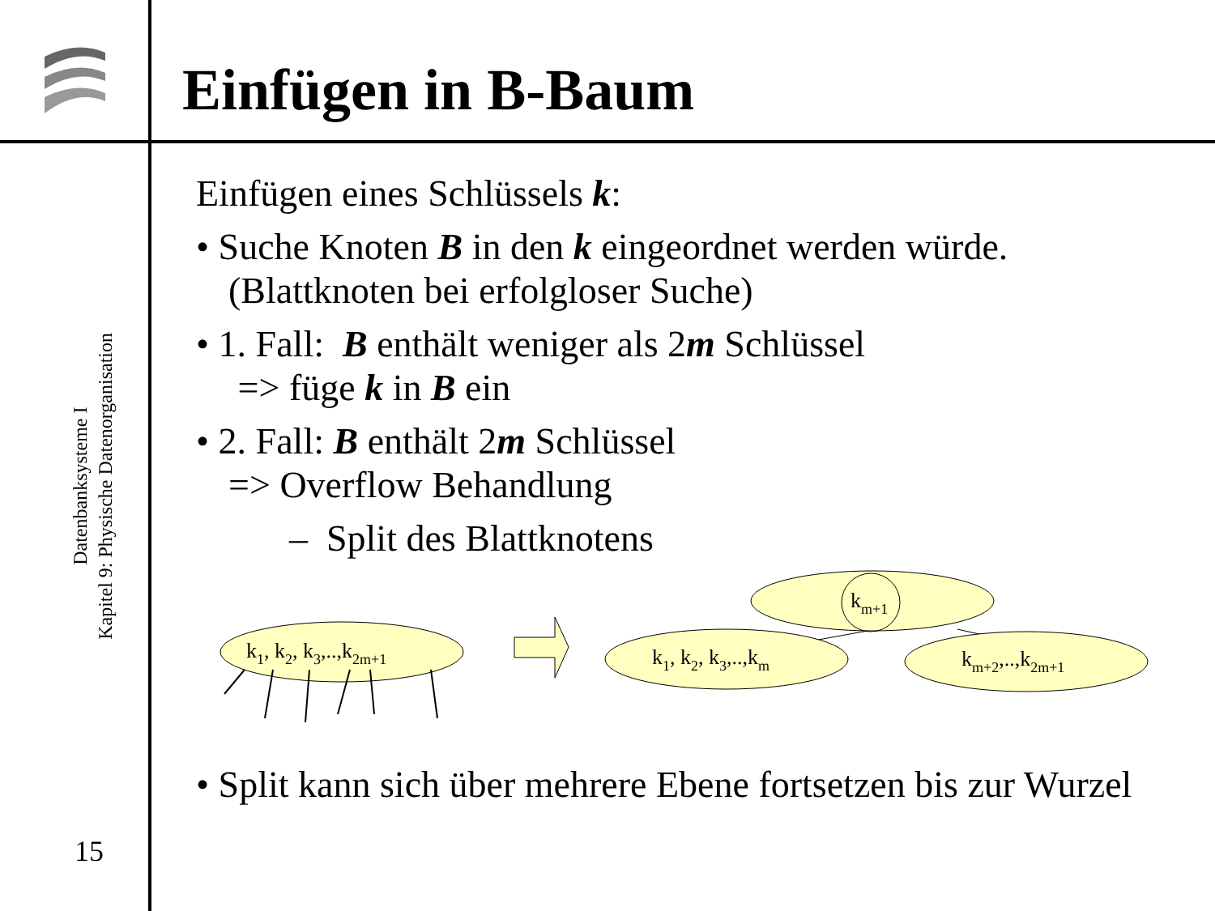Einfügen in B-Baum
Datenbanksysteme I
Kapitel 9: Physische Datenorganisation
15
Einfügen eines Schlüssels k:
• Suche Knoten B in den k eingeordnet werden würde. (Blattknoten bei erfolgloser Suche)
• 1. Fall: B enthält weniger als 2m Schlüssel
=> füge k in B ein
• 2. Fall: B enthält 2m Schlüssel
=> Overflow Behandlung
– Split des Blattknotens
km+1
k1, k2, k3,..,k2m+1
k1, k2, k3,..,km
km+2,..,k2m+1
• Split kann sich über mehrere Ebene fortsetzen bis zur Wurzel